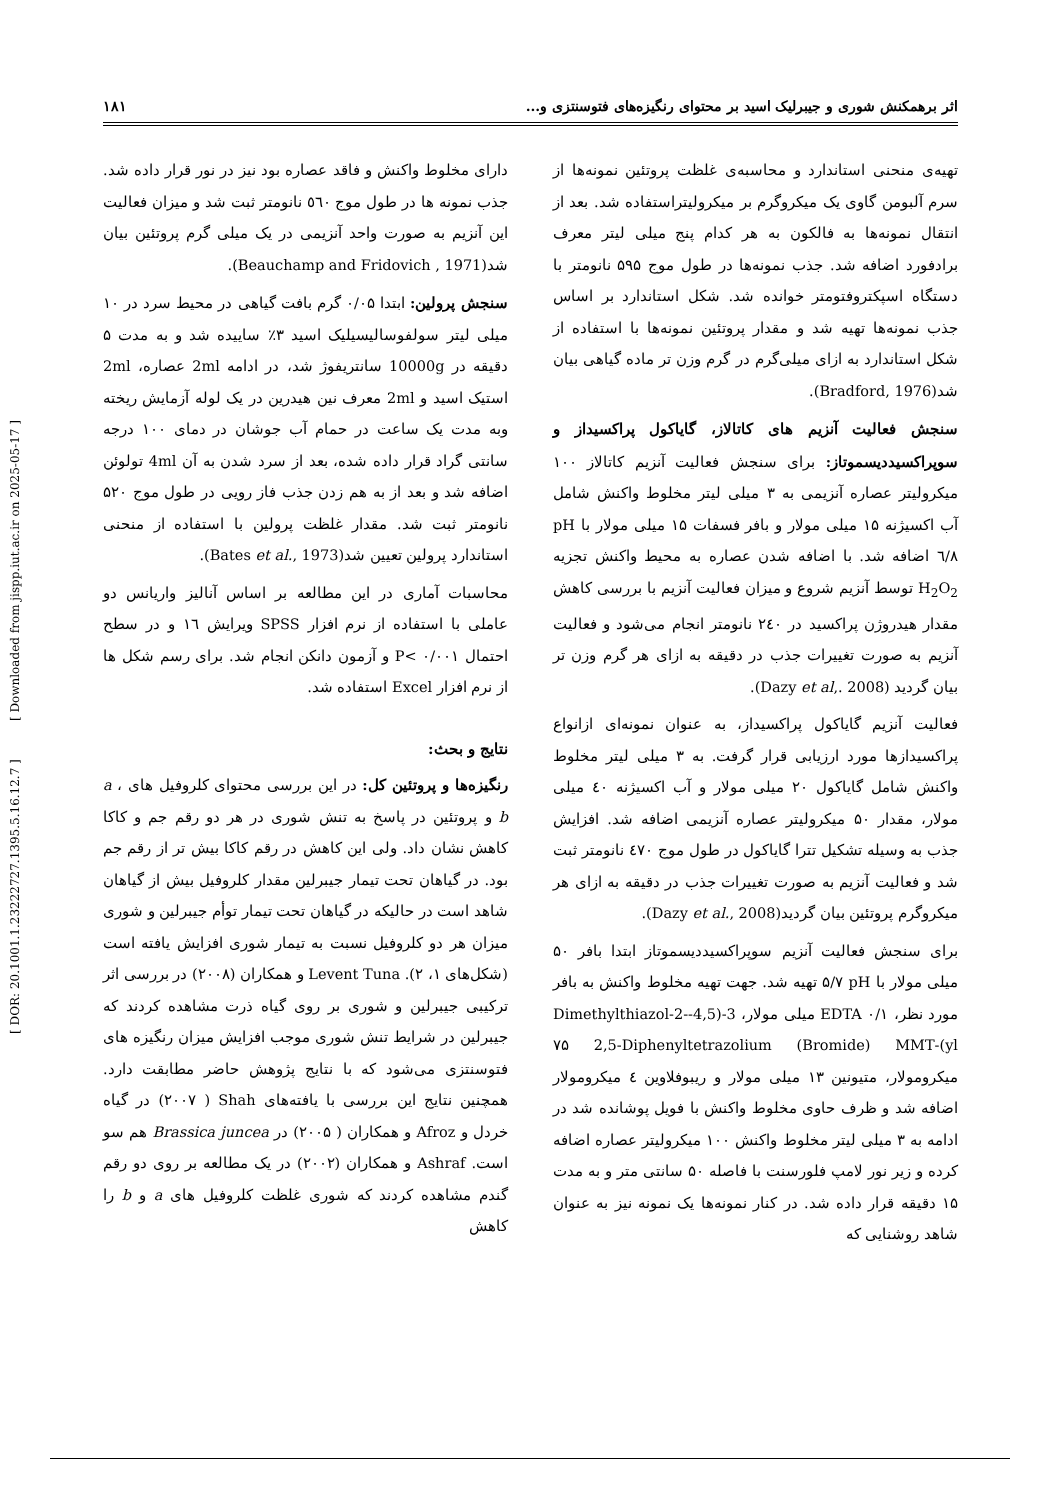[ DOR: 20.1001.1.23222727.1395.5.16.12.7 ] [ Downloaded from jispp.iut.ac.ir on 2025-05-17 ]
اثر برهمکنش شوری و جیبرلیک اسید بر محتوای رنگیزه‌های فتوسنتزی و... ۱۸۱
تهیه‌ی منحنی استاندارد و محاسبه‌ی غلظت پروتئین نمونه‌ها از سرم آلبومن گاوی یک میکروگرم بر میکرولیتراستفاده شد. بعد از انتقال نمونه‌ها به فالکون به هر کدام پنج میلی لیتر معرف برادفورد اضافه شد. جذب نمونه‌ها در طول موج ۵۹۵ نانومتر با دستگاه اسپکتروفتومتر خوانده شد. شکل استاندارد بر اساس جذب نمونه‌ها تهیه شد و مقدار پروتئین نمونه‌ها با استفاده از شکل استاندارد به ازای میلی‌گرم در گرم وزن تر ماده گیاهی بیان شد(Bradford, 1976).
سنجش فعالیت آنزیم های کاتالاز، گایاکول پراکسیداز و سوپراکسیددیسموتاز: برای سنجش فعالیت آنزیم کاتالاز ۱۰۰ میکرولیتر عصاره آنزیمی به ۳ میلی لیتر مخلوط واکنش شامل آب اکسیژنه ۱۵ میلی مولار و بافر فسفات ۱۵ میلی مولار با pH ٦/٨ اضافه شد. با اضافه شدن عصاره به محیط واکنش تجزیه H<sub>2</sub>O<sub>2</sub> توسط آنزیم شروع و میزان فعالیت آنزیم با بررسی کاهش مقدار هیدروژن پراکسید در ۲٤۰ نانومتر انجام می‌شود و فعالیت آنزیم به صورت تغییرات جذب در دقیقه به ازای هر گرم وزن تر بیان گردید (Dazy et al,. 2008).
فعالیت آنزیم گایاکول پراکسیداز، به عنوان نمونه‌ای ازانواع پراکسیدازها مورد ارزیابی قرار گرفت. به ۳ میلی لیتر مخلوط واکنش شامل گایاکول ۲۰ میلی مولار و آب اکسیژنه ٤۰ میلی مولار، مقدار ۵۰ میکرولیتر عصاره آنزیمی اضافه شد. افزایش جذب به وسیله تشکیل تترا گایاکول در طول موج ٤٧۰ نانومتر ثبت شد و فعالیت آنزیم به صورت تغییرات جذب در دقیقه به ازای هر میکروگرم پروتئین بیان گردید(Dazy et al., 2008).
برای سنجش فعالیت آنزیم سوپراکسیددیسموتاز ابتدا بافر ۵۰ میلی مولار با pH ٧/۵ تهیه شد. جهت تهیه مخلوط واکنش به بافر مورد نظر، EDTA ۰/۱ میلی مولار، 3-(4,5-Dimethylthiazol-2-yl)-2,5-Diphenyltetrazolium (Bromide) MMT ٧۵ میکرومولار، متیونین ۱۳ میلی مولار و ریبوفلاوین ٤ میکرومولار اضافه شد و ظرف حاوی مخلوط واکنش با فویل پوشانده شد در ادامه به ۳ میلی لیتر مخلوط واکنش ۱۰۰ میکرولیتر عصاره اضافه کرده و زیر نور لامپ فلورسنت با فاصله ۵۰ سانتی متر و به مدت ۱۵ دقیقه قرار داده شد. در کنار نمونه‌ها یک نمونه نیز به عنوان شاهد روشنایی که
دارای مخلوط واکنش و فاقد عصاره بود نیز در نور قرار داده شد. جذب نمونه ها در طول موج ٥٦۰ نانومتر ثبت شد و میزان فعالیت این آنزیم به صورت واحد آنزیمی در یک میلی گرم پروتئین بیان شد(Beauchamp and Fridovich , 1971).
سنجش پرولین: ابتدا ۰/۰۵ گرم بافت گیاهی در محیط سرد در ۱۰ میلی لیتر سولفوسالیسیلیک اسید ۳٪ ساییده شد و به مدت ۵ دقیقه در 10000g سانتریفوژ شد، در ادامه 2ml عصاره، 2ml استیک اسید و 2ml معرف نین هیدرین در یک لوله آزمایش ریخته وبه مدت یک ساعت در حمام آب جوشان در دمای ۱۰۰ درجه سانتی گراد قرار داده شده، بعد از سرد شدن به آن 4ml تولوئن اضافه شد و بعد از به هم زدن جذب فاز رویی در طول موج ۵۲۰ نانومتر ثبت شد. مقدار غلظت پرولین با استفاده از منحنی استاندارد پرولین تعیین شد(Bates et al., 1973).
محاسبات آماری در این مطالعه بر اساس آنالیز واریانس دو عاملی با استفاده از نرم افزار SPSS ویرایش ۱٦ و در سطح احتمال P< ۰/۰۰۱ و آزمون دانکن انجام شد. برای رسم شکل ها از نرم افزار Excel استفاده شد.
نتایج و بحث:
رنگیزه‌ها و پروتئین کل: در این بررسی محتوای کلروفیل های a ، b و پروتئین در پاسخ به تنش شوری در هر دو رقم جم و کاکا کاهش نشان داد. ولی این کاهش در رقم کاکا بیش تر از رقم جم بود. در گیاهان تحت تیمار جیبرلین مقدار کلروفیل بیش از گیاهان شاهد است در حالیکه در گیاهان تحت تیمار توأم جیبرلین و شوری میزان هر دو کلروفیل نسبت به تیمار شوری افزایش یافته است (شکل‌های ۱، ۲). Levent Tuna و همکاران (۲۰۰۸) در بررسی اثر ترکیبی جیبرلین و شوری بر روی گیاه ذرت مشاهده کردند که جیبرلین در شرایط تنش شوری موجب افزایش میزان رنگیزه های فتوسنتزی می‌شود که با نتایج پژوهش حاضر مطابقت دارد. همچنین نتایج این بررسی با یافته‌های Shah ( ۲۰۰٧) در گیاه خردل و Afroz و همکاران ( ۲۰۰۵) در Brassica juncea هم سو است. Ashraf و همکاران (۲۰۰۲) در یک مطالعه بر روی دو رقم گندم مشاهده کردند که شوری غلظت کلروفیل های a و b را کاهش